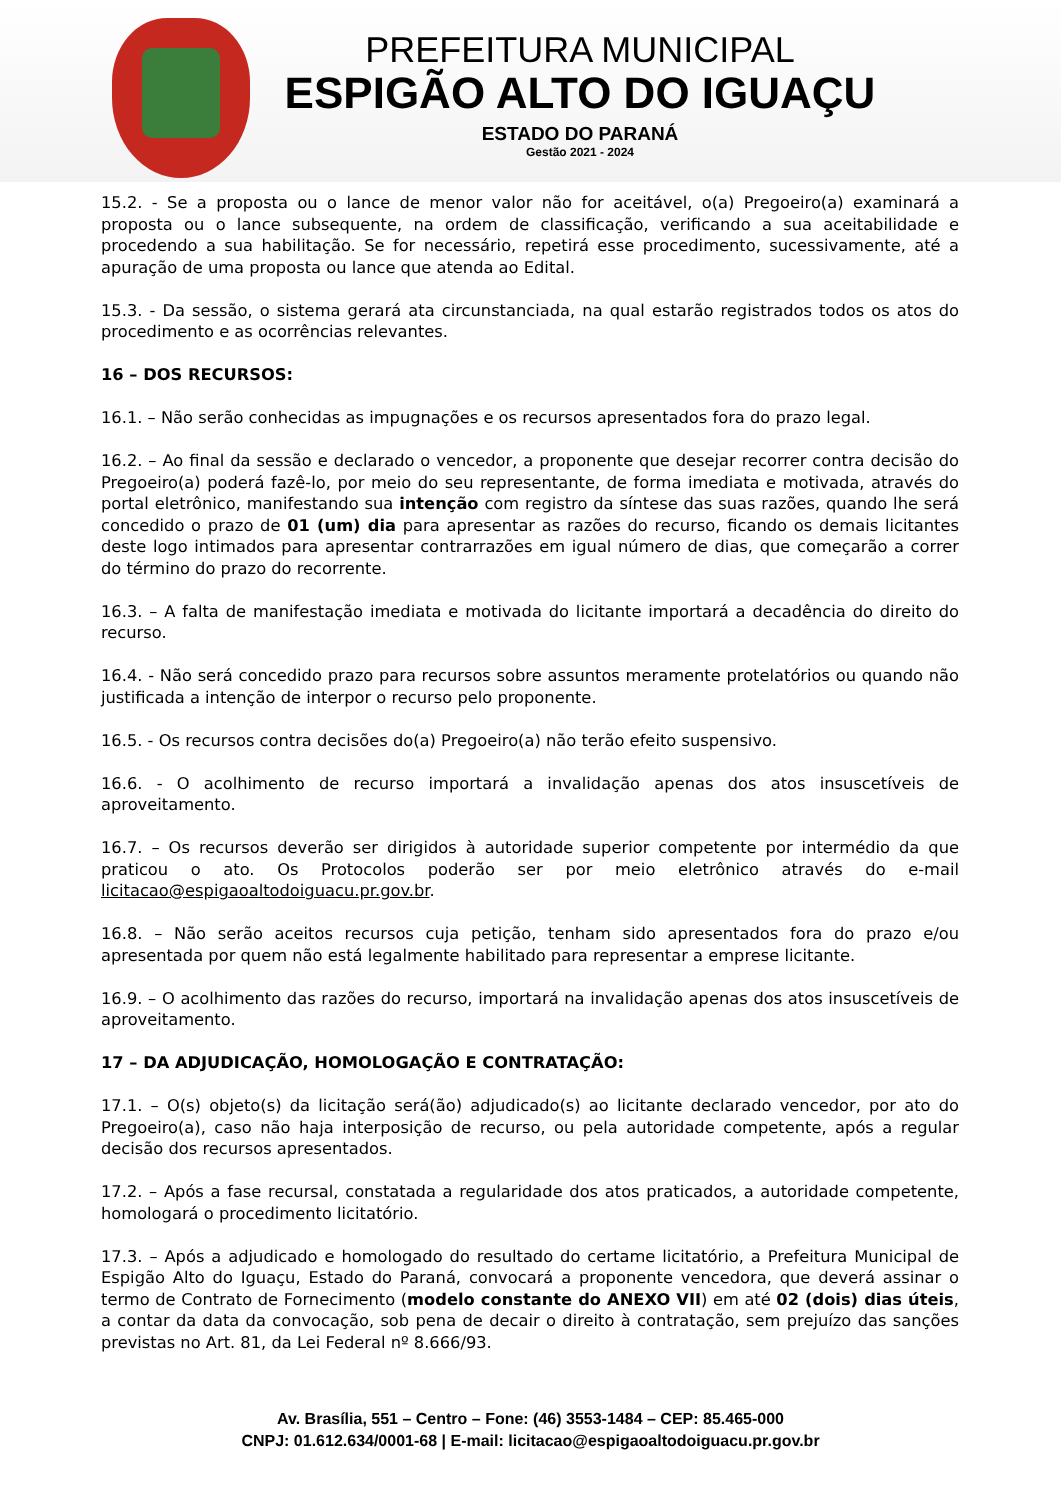PREFEITURA MUNICIPAL
ESPIGÃO ALTO DO IGUAÇU
ESTADO DO PARANÁ
Gestão 2021 - 2024
15.2. - Se a proposta ou o lance de menor valor não for aceitável, o(a) Pregoeiro(a) examinará a proposta ou o lance subsequente, na ordem de classificação, verificando a sua aceitabilidade e procedendo a sua habilitação. Se for necessário, repetirá esse procedimento, sucessivamente, até a apuração de uma proposta ou lance que atenda ao Edital.
15.3. - Da sessão, o sistema gerará ata circunstanciada, na qual estarão registrados todos os atos do procedimento e as ocorrências relevantes.
16 – DOS RECURSOS:
16.1. – Não serão conhecidas as impugnações e os recursos apresentados fora do prazo legal.
16.2. – Ao final da sessão e declarado o vencedor, a proponente que desejar recorrer contra decisão do Pregoeiro(a) poderá fazê-lo, por meio do seu representante, de forma imediata e motivada, através do portal eletrônico, manifestando sua intenção com registro da síntese das suas razões, quando lhe será concedido o prazo de 01 (um) dia para apresentar as razões do recurso, ficando os demais licitantes deste logo intimados para apresentar contrarrazões em igual número de dias, que começarão a correr do término do prazo do recorrente.
16.3. – A falta de manifestação imediata e motivada do licitante importará a decadência do direito do recurso.
16.4. - Não será concedido prazo para recursos sobre assuntos meramente protelatórios ou quando não justificada a intenção de interpor o recurso pelo proponente.
16.5. - Os recursos contra decisões do(a) Pregoeiro(a) não terão efeito suspensivo.
16.6. - O acolhimento de recurso importará a invalidação apenas dos atos insuscetíveis de aproveitamento.
16.7. – Os recursos deverão ser dirigidos à autoridade superior competente por intermédio da que praticou o ato. Os Protocolos poderão ser por meio eletrônico através do e-mail licitacao@espigaoaltodoiguacu.pr.gov.br.
16.8. – Não serão aceitos recursos cuja petição, tenham sido apresentados fora do prazo e/ou apresentada por quem não está legalmente habilitado para representar a emprese licitante.
16.9. – O acolhimento das razões do recurso, importará na invalidação apenas dos atos insuscetíveis de aproveitamento.
17 – DA ADJUDICAÇÃO, HOMOLOGAÇÃO E CONTRATAÇÃO:
17.1. – O(s) objeto(s) da licitação será(ão) adjudicado(s) ao licitante declarado vencedor, por ato do Pregoeiro(a), caso não haja interposição de recurso, ou pela autoridade competente, após a regular decisão dos recursos apresentados.
17.2. – Após a fase recursal, constatada a regularidade dos atos praticados, a autoridade competente, homologará o procedimento licitatório.
17.3. – Após a adjudicado e homologado do resultado do certame licitatório, a Prefeitura Municipal de Espigão Alto do Iguaçu, Estado do Paraná, convocará a proponente vencedora, que deverá assinar o termo de Contrato de Fornecimento (modelo constante do ANEXO VII) em até 02 (dois) dias úteis, a contar da data da convocação, sob pena de decair o direito à contratação, sem prejuízo das sanções previstas no Art. 81, da Lei Federal nº 8.666/93.
Av. Brasília, 551 – Centro – Fone: (46) 3553-1484 – CEP: 85.465-000
CNPJ: 01.612.634/0001-68 | E-mail: licitacao@espigaoaltodoiguacu.pr.gov.br